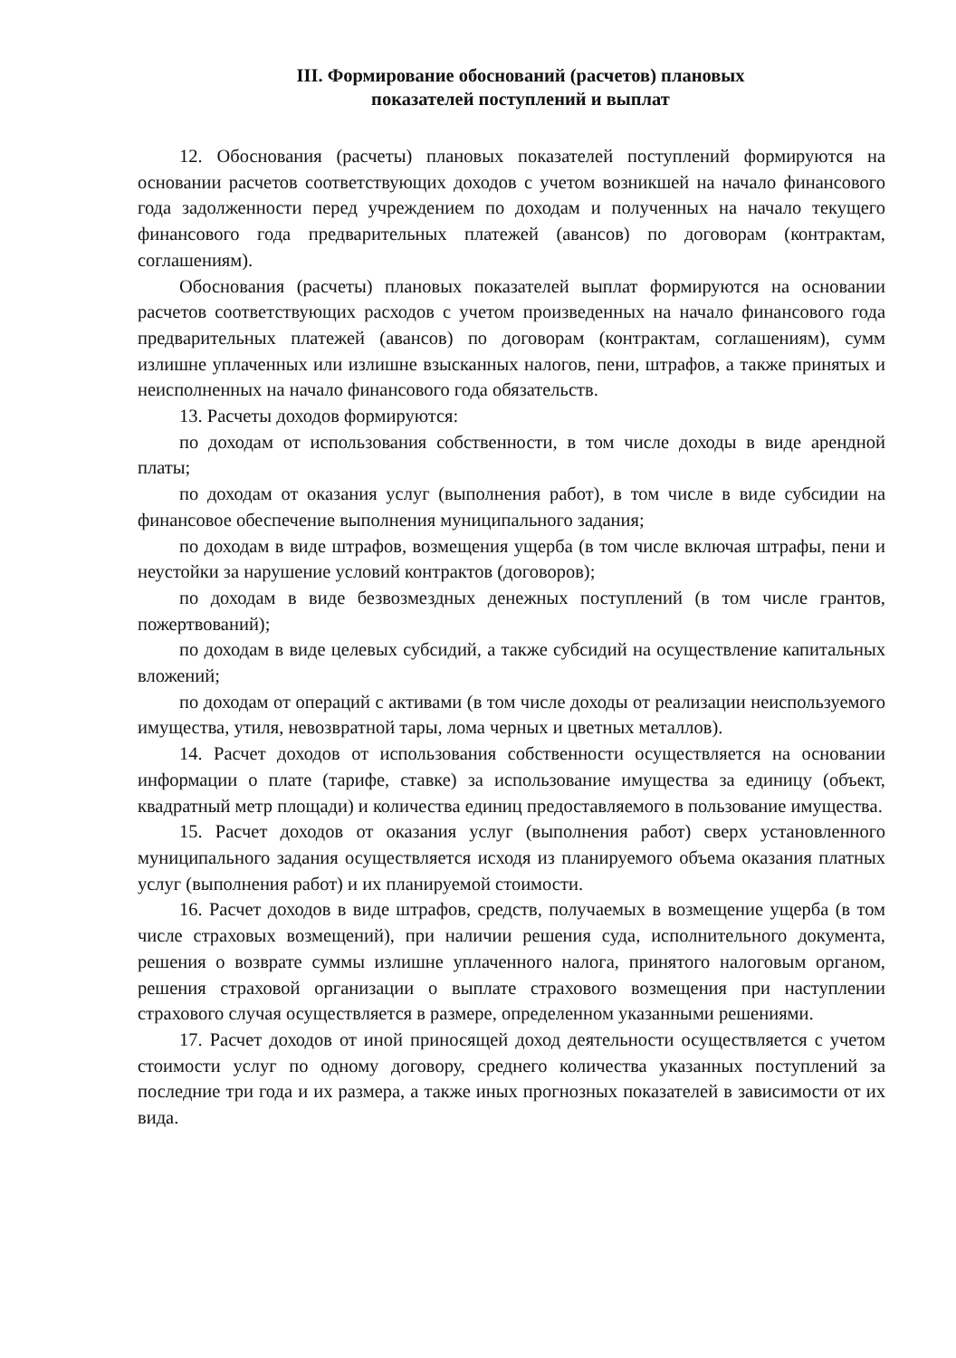III. Формирование обоснований (расчетов) плановых
показателей поступлений и выплат
12. Обоснования (расчеты) плановых показателей поступлений формируются на основании расчетов соответствующих доходов с учетом возникшей на начало финансового года задолженности перед учреждением по доходам и полученных на начало текущего финансового года предварительных платежей (авансов) по договорам (контрактам, соглашениям).
Обоснования (расчеты) плановых показателей выплат формируются на основании расчетов соответствующих расходов с учетом произведенных на начало финансового года предварительных платежей (авансов) по договорам (контрактам, соглашениям), сумм излишне уплаченных или излишне взысканных налогов, пени, штрафов, а также принятых и неисполненных на начало финансового года обязательств.
13. Расчеты доходов формируются:
по доходам от использования собственности, в том числе доходы в виде арендной платы;
по доходам от оказания услуг (выполнения работ), в том числе в виде субсидии на финансовое обеспечение выполнения муниципального задания;
по доходам в виде штрафов, возмещения ущерба (в том числе включая штрафы, пени и неустойки за нарушение условий контрактов (договоров);
по доходам в виде безвозмездных денежных поступлений (в том числе грантов, пожертвований);
по доходам в виде целевых субсидий, а также субсидий на осуществление капитальных вложений;
по доходам от операций с активами (в том числе доходы от реализации неиспользуемого имущества, утиля, невозвратной тары, лома черных и цветных металлов).
14. Расчет доходов от использования собственности осуществляется на основании информации о плате (тарифе, ставке) за использование имущества за единицу (объект, квадратный метр площади) и количества единиц предоставляемого в пользование имущества.
15. Расчет доходов от оказания услуг (выполнения работ) сверх установленного муниципального задания осуществляется исходя из планируемого объема оказания платных услуг (выполнения работ) и их планируемой стоимости.
16. Расчет доходов в виде штрафов, средств, получаемых в возмещение ущерба (в том числе страховых возмещений), при наличии решения суда, исполнительного документа, решения о возврате суммы излишне уплаченного налога, принятого налоговым органом, решения страховой организации о выплате страхового возмещения при наступлении страхового случая осуществляется в размере, определенном указанными решениями.
17. Расчет доходов от иной приносящей доход деятельности осуществляется с учетом стоимости услуг по одному договору, среднего количества указанных поступлений за последние три года и их размера, а также иных прогнозных показателей в зависимости от их вида.